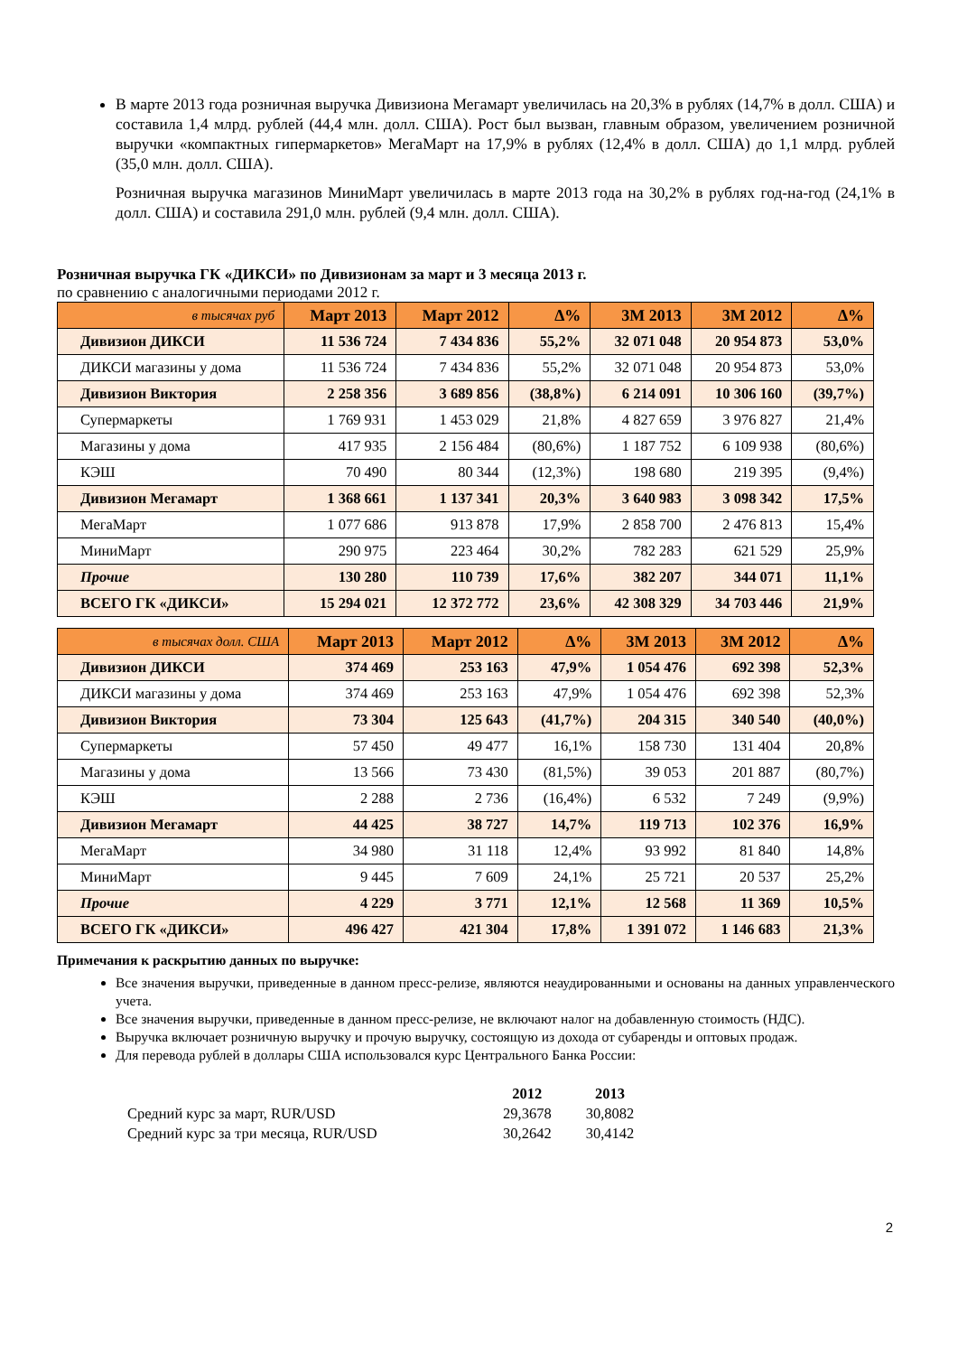В марте 2013 года розничная выручка Дивизиона Мегамарт увеличилась на 20,3% в рублях (14,7% в долл. США) и составила 1,4 млрд. рублей (44,4 млн. долл. США). Рост был вызван, главным образом, увеличением розничной выручки «компактных гипермаркетов» МегаМарт на 17,9% в рублях (12,4% в долл. США) до 1,1 млрд. рублей (35,0 млн. долл. США).
Розничная выручка магазинов МиниМарт увеличилась в марте 2013 года на 30,2% в рублях год-на-год (24,1% в долл. США) и составила 291,0 млн. рублей (9,4 млн. долл. США).
Розничная выручка ГК «ДИКСИ» по Дивизионам за март и 3 месяца 2013 г.
по сравнению с аналогичными периодами 2012 г.
| в тысячах руб | Март 2013 | Март 2012 | ∆% | 3М 2013 | 3М 2012 | ∆% |
| --- | --- | --- | --- | --- | --- | --- |
| Дивизион ДИКСИ | 11 536 724 | 7 434 836 | 55,2% | 32 071 048 | 20 954 873 | 53,0% |
| ДИКСИ магазины у дома | 11 536 724 | 7 434 836 | 55,2% | 32 071 048 | 20 954 873 | 53,0% |
| Дивизион Виктория | 2 258 356 | 3 689 856 | (38,8%) | 6 214 091 | 10 306 160 | (39,7%) |
| Супермаркеты | 1 769 931 | 1 453 029 | 21,8% | 4 827 659 | 3 976 827 | 21,4% |
| Магазины у дома | 417 935 | 2 156 484 | (80,6%) | 1 187 752 | 6 109 938 | (80,6%) |
| КЭШ | 70 490 | 80 344 | (12,3%) | 198 680 | 219 395 | (9,4%) |
| Дивизион Мегамарт | 1 368 661 | 1 137 341 | 20,3% | 3 640 983 | 3 098 342 | 17,5% |
| МегаМарт | 1 077 686 | 913 878 | 17,9% | 2 858 700 | 2 476 813 | 15,4% |
| МиниМарт | 290 975 | 223 464 | 30,2% | 782 283 | 621 529 | 25,9% |
| Прочие | 130 280 | 110 739 | 17,6% | 382 207 | 344 071 | 11,1% |
| ВСЕГО ГК «ДИКСИ» | 15 294 021 | 12 372 772 | 23,6% | 42 308 329 | 34 703 446 | 21,9% |
| в тысячах долл. США | Март 2013 | Март 2012 | ∆% | 3М 2013 | 3М 2012 | ∆% |
| --- | --- | --- | --- | --- | --- | --- |
| Дивизион ДИКСИ | 374 469 | 253 163 | 47,9% | 1 054 476 | 692 398 | 52,3% |
| ДИКСИ магазины у дома | 374 469 | 253 163 | 47,9% | 1 054 476 | 692 398 | 52,3% |
| Дивизион Виктория | 73 304 | 125 643 | (41,7%) | 204 315 | 340 540 | (40,0%) |
| Супермаркеты | 57 450 | 49 477 | 16,1% | 158 730 | 131 404 | 20,8% |
| Магазины у дома | 13 566 | 73 430 | (81,5%) | 39 053 | 201 887 | (80,7%) |
| КЭШ | 2 288 | 2 736 | (16,4%) | 6 532 | 7 249 | (9,9%) |
| Дивизион Мегамарт | 44 425 | 38 727 | 14,7% | 119 713 | 102 376 | 16,9% |
| МегаМарт | 34 980 | 31 118 | 12,4% | 93 992 | 81 840 | 14,8% |
| МиниМарт | 9 445 | 7 609 | 24,1% | 25 721 | 20 537 | 25,2% |
| Прочие | 4 229 | 3 771 | 12,1% | 12 568 | 11 369 | 10,5% |
| ВСЕГО ГК «ДИКСИ» | 496 427 | 421 304 | 17,8% | 1 391 072 | 1 146 683 | 21,3% |
Примечания к раскрытию данных по выручке:
Все значения выручки, приведенные в данном пресс-релизе, являются неаудированными и основаны на данных управленческого учета.
Все значения выручки, приведенные в данном пресс-релизе, не включают налог на добавленную стоимость (НДС).
Выручка включает розничную выручку и прочую выручку, состоящую из дохода от субаренды и оптовых продаж.
Для перевода рублей в доллары США использовался курс Центрального Банка России:
| | 2012 | 2013 |
| Средний курс за март, RUR/USD | 29,3678 | 30,8082 |
| Средний курс за три месяца, RUR/USD | 30,2642 | 30,4142 |
2